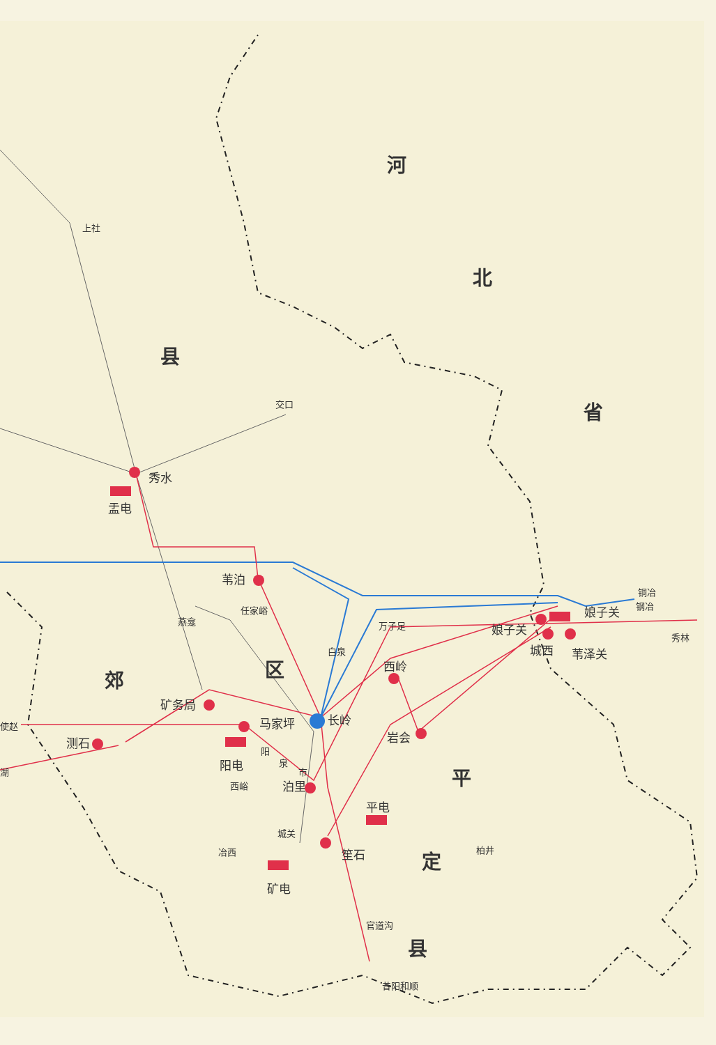河
北
省
县
郊 区
平
定
县
上社
交口
秀水
盂电
苇泊
任家峪
燕龛 万子足
白泉
西岭
娘子关
娘子关
铜冶
钢冶
秀林
城西 苇泽关
矿务局
长岭 马家坪 使赵
测石 岩会
阳
泉
市 湖
阳电
西峪 泊里
平电
城关
冶西 笙石 柏井
矿电
官道沟
昔阳和顺